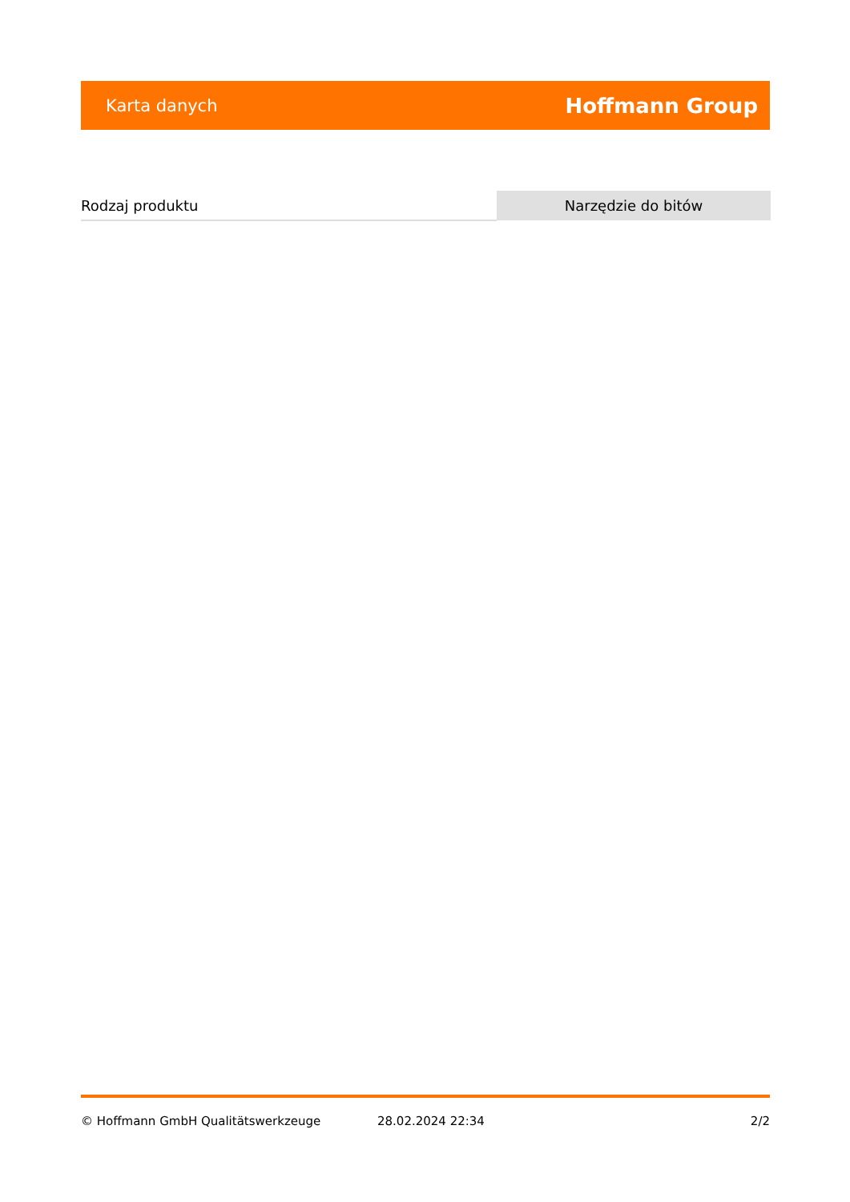Karta danych Hoffmann Group
| Rodzaj produktu | Narzędzie do bitów |
© Hoffmann GmbH Qualitätswerkzeuge 28.02.2024 22:34 2/2